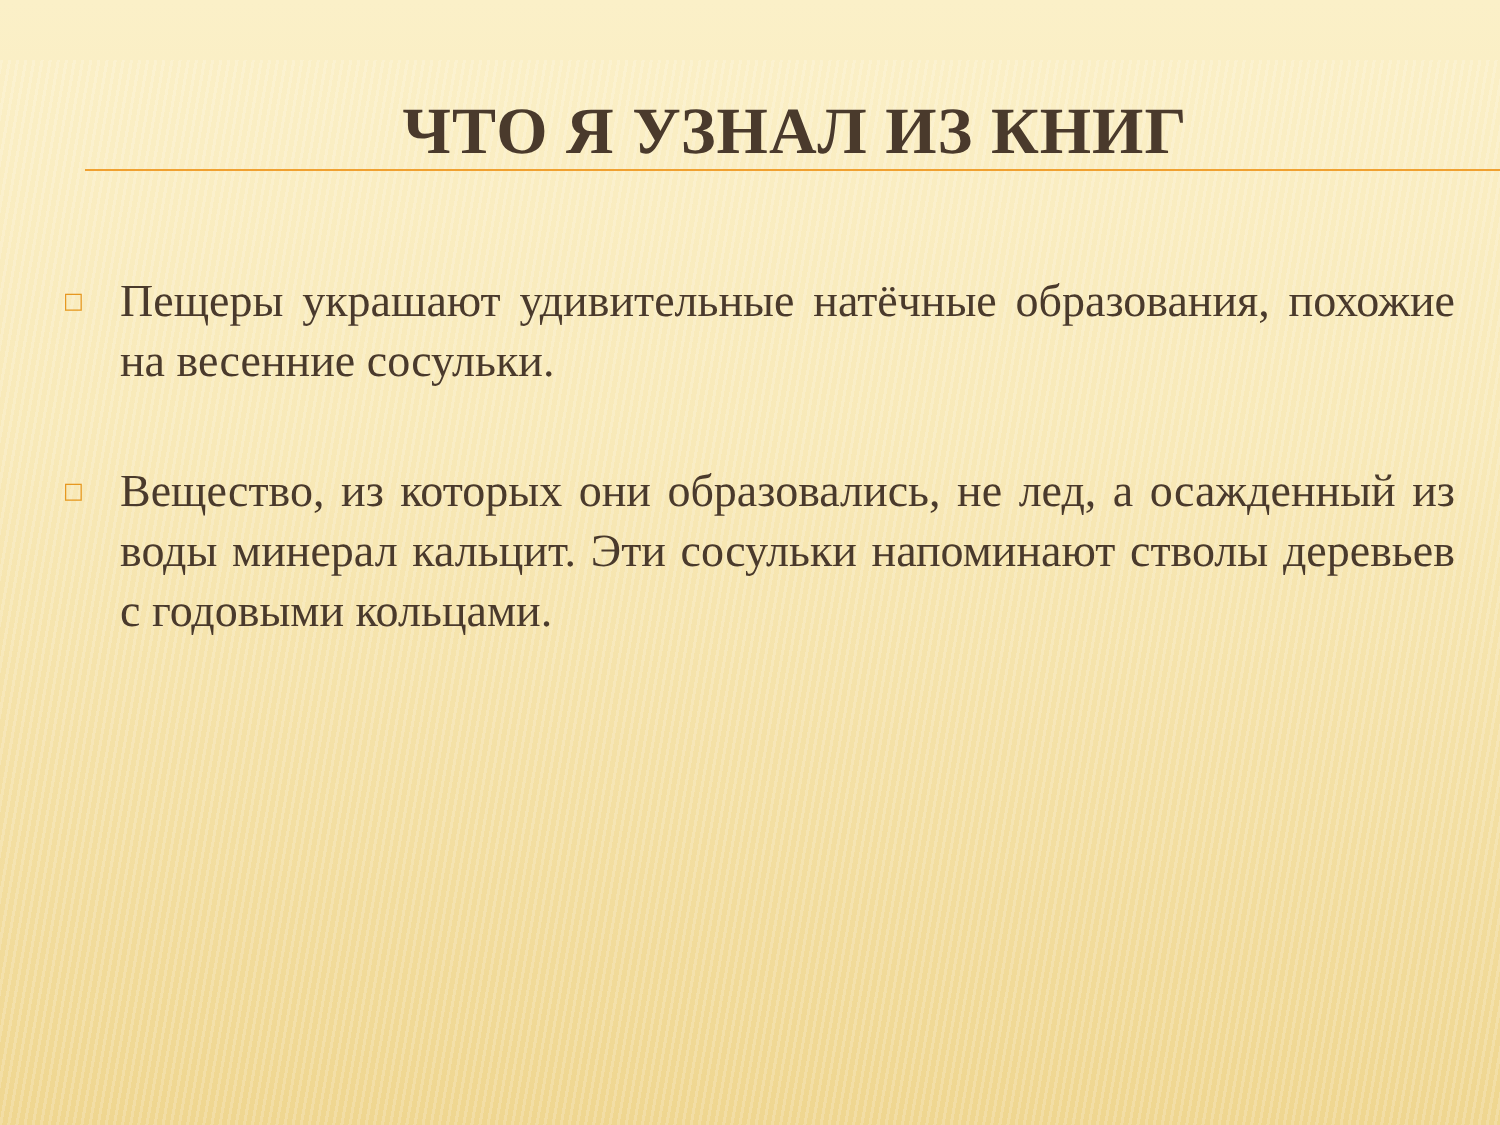ЧТО Я УЗНАЛ ИЗ КНИГ
□ Пещеры украшают удивительные натёчные образования, похожие на весенние сосульки.
□ Вещество, из которых они образовались, не лед, а осажденный из воды минерал кальцит. Эти сосульки напоминают стволы деревьев с годовыми кольцами.